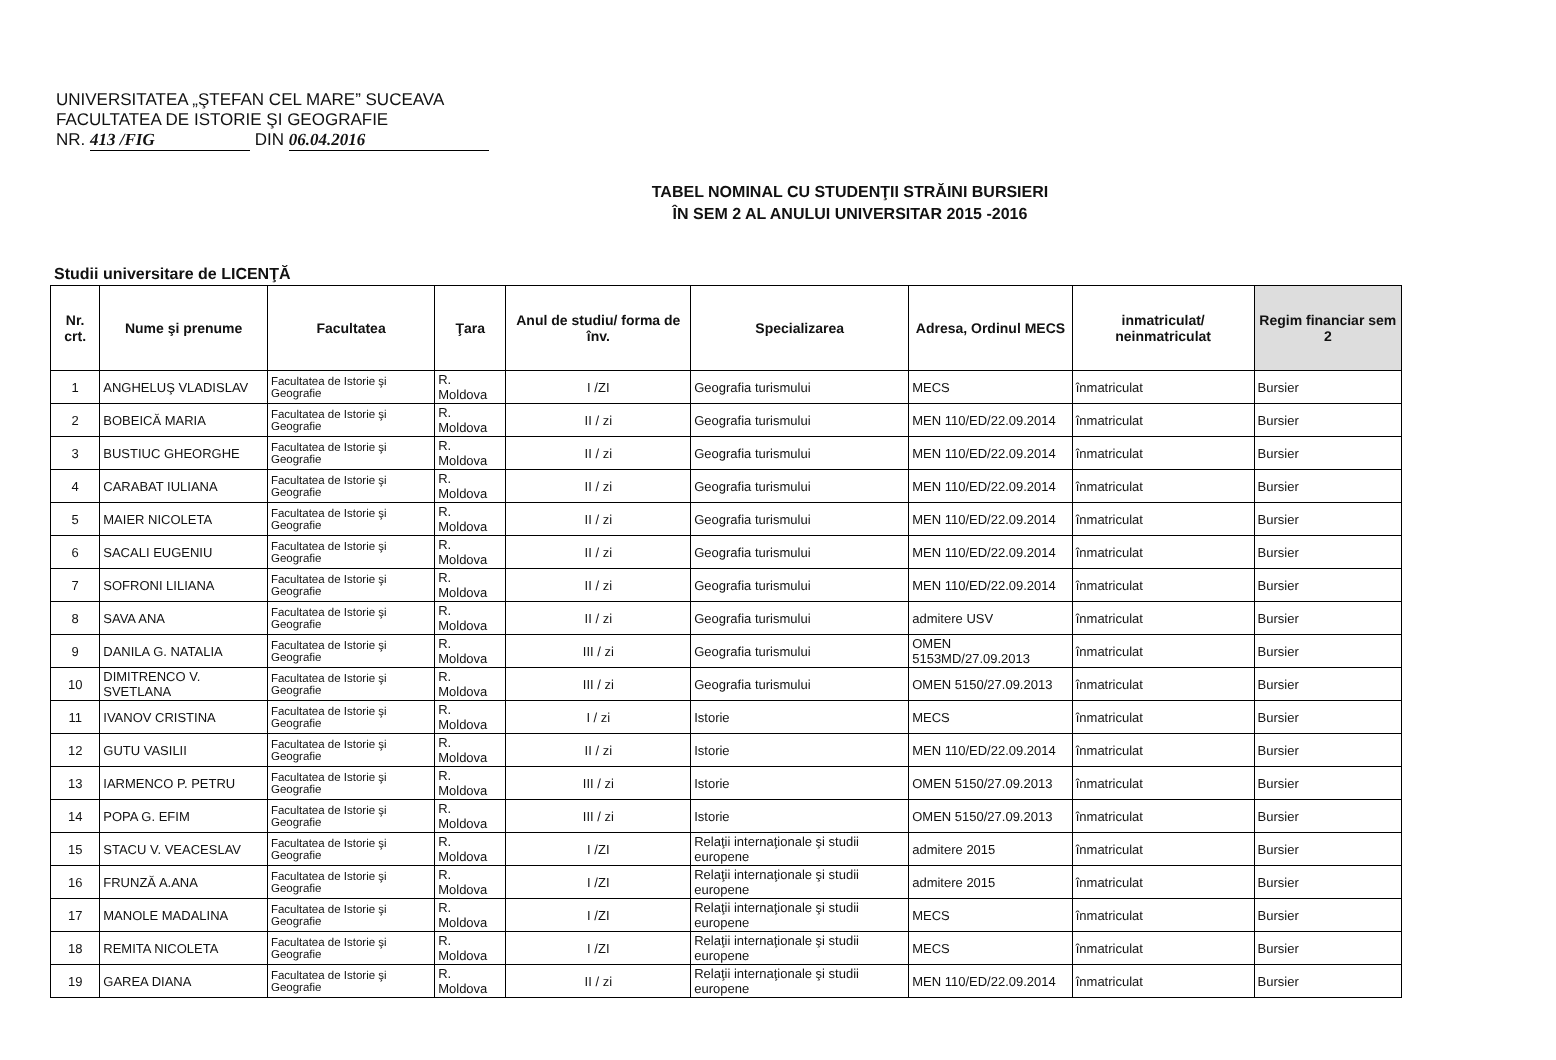UNIVERSITATEA „ŞTEFAN CEL MARE” SUCEAVA
FACULTATEA DE ISTORIE ŞI GEOGRAFIE
NR. 413 /FIG DIN 06.04.2016
TABEL NOMINAL CU STUDENŢII STRĂINI BURSIERI
ÎN SEM 2 AL ANULUI UNIVERSITAR 2015 -2016
Studii universitare de LICENŢĂ
| Nr. crt. | Nume şi prenume | Facultatea | Ţara | Anul de studiu/ forma de înv. | Specializarea | Adresa, Ordinul MECS | inmatriculat/ neinmatriculat | Regim financiar sem 2 |
| --- | --- | --- | --- | --- | --- | --- | --- | --- |
| 1 | ANGHELUŞ VLADISLAV | Facultatea de Istorie şi Geografie | R. Moldova | I /ZI | Geografia turismului | MECS | înmatriculat | Bursier |
| 2 | BOBEICĂ MARIA | Facultatea de Istorie şi Geografie | R. Moldova | II / zi | Geografia turismului | MEN 110/ED/22.09.2014 | înmatriculat | Bursier |
| 3 | BUSTIUC GHEORGHE | Facultatea de Istorie şi Geografie | R. Moldova | II / zi | Geografia turismului | MEN 110/ED/22.09.2014 | înmatriculat | Bursier |
| 4 | CARABAT IULIANA | Facultatea de Istorie şi Geografie | R. Moldova | II / zi | Geografia turismului | MEN 110/ED/22.09.2014 | înmatriculat | Bursier |
| 5 | MAIER NICOLETA | Facultatea de Istorie şi Geografie | R. Moldova | II / zi | Geografia turismului | MEN 110/ED/22.09.2014 | înmatriculat | Bursier |
| 6 | SACALI EUGENIU | Facultatea de Istorie şi Geografie | R. Moldova | II / zi | Geografia turismului | MEN 110/ED/22.09.2014 | înmatriculat | Bursier |
| 7 | SOFRONI LILIANA | Facultatea de Istorie şi Geografie | R. Moldova | II / zi | Geografia turismului | MEN 110/ED/22.09.2014 | înmatriculat | Bursier |
| 8 | SAVA ANA | Facultatea de Istorie şi Geografie | R. Moldova | II / zi | Geografia turismului | admitere USV | înmatriculat | Bursier |
| 9 | DANILA G. NATALIA | Facultatea de Istorie şi Geografie | R. Moldova | III / zi | Geografia turismului | OMEN 5153MD/27.09.2013 | înmatriculat | Bursier |
| 10 | DIMITRENCO V. SVETLANA | Facultatea de Istorie şi Geografie | R. Moldova | III / zi | Geografia turismului | OMEN 5150/27.09.2013 | înmatriculat | Bursier |
| 11 | IVANOV CRISTINA | Facultatea de Istorie şi Geografie | R. Moldova | I / zi | Istorie | MECS | înmatriculat | Bursier |
| 12 | GUTU VASILII | Facultatea de Istorie şi Geografie | R. Moldova | II / zi | Istorie | MEN 110/ED/22.09.2014 | înmatriculat | Bursier |
| 13 | IARMENCO P. PETRU | Facultatea de Istorie şi Geografie | R. Moldova | III / zi | Istorie | OMEN 5150/27.09.2013 | înmatriculat | Bursier |
| 14 | POPA G. EFIM | Facultatea de Istorie şi Geografie | R. Moldova | III / zi | Istorie | OMEN 5150/27.09.2013 | înmatriculat | Bursier |
| 15 | STACU V. VEACESLAV | Facultatea de Istorie şi Geografie | R. Moldova | I /ZI | Relaţii internaţionale şi studii europene | admitere 2015 | înmatriculat | Bursier |
| 16 | FRUNZĂ A.ANA | Facultatea de Istorie şi Geografie | R. Moldova | I /ZI | Relaţii internaţionale şi studii europene | admitere 2015 | înmatriculat | Bursier |
| 17 | MANOLE MADALINA | Facultatea de Istorie şi Geografie | R. Moldova | I /ZI | Relaţii internaţionale şi studii europene | MECS | înmatriculat | Bursier |
| 18 | REMITA NICOLETA | Facultatea de Istorie şi Geografie | R. Moldova | I /ZI | Relaţii internaţionale şi studii europene | MECS | înmatriculat | Bursier |
| 19 | GAREA DIANA | Facultatea de Istorie şi Geografie | R. Moldova | II / zi | Relaţii internaţionale şi studii europene | MEN 110/ED/22.09.2014 | înmatriculat | Bursier |